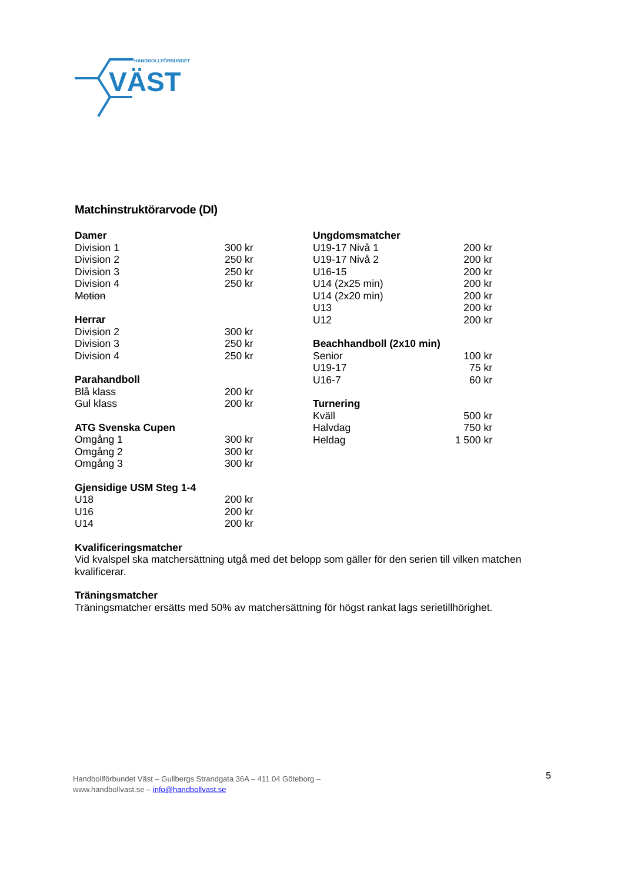HANDBOLLFÖRBUNDET
VÄST
Matchinstruktörarvode (DI)
| Damer | |
| --- | --- |
| Division 1 | 300 kr |
| Division 2 | 250 kr |
| Division 3 | 250 kr |
| Division 4 | 250 kr |
| Motion | |
| Herrar | |
| Division 2 | 300 kr |
| Division 3 | 250 kr |
| Division 4 | 250 kr |
| Parahandboll | |
| Blå klass | 200 kr |
| Gul klass | 200 kr |
| ATG Svenska Cupen | |
| Omgång 1 | 300 kr |
| Omgång 2 | 300 kr |
| Omgång 3 | 300 kr |
| Gjensidige USM Steg 1-4 | |
| U18 | 200 kr |
| U16 | 200 kr |
| U14 | 200 kr |
| Ungdomsmatcher | |
| --- | --- |
| U19-17 Nivå 1 | 200 kr |
| U19-17 Nivå 2 | 200 kr |
| U16-15 | 200 kr |
| U14 (2x25 min) | 200 kr |
| U14 (2x20 min) | 200 kr |
| U13 | 200 kr |
| U12 | 200 kr |
| Beachhandboll (2x10 min) | |
| Senior | 100 kr |
| U19-17 | 75 kr |
| U16-7 | 60 kr |
| Turnering | |
| Kväll | 500 kr |
| Halvdag | 750 kr |
| Heldag | 1 500 kr |
Kvalificeringsmatcher
Vid kvalspel ska matchersättning utgå med det belopp som gäller för den serien till vilken matchen kvalificerar.
Träningsmatcher
Träningsmatcher ersätts med 50% av matchersättning för högst rankat lags serietillhörighet.
Handbollförbundet Väst – Gullbergs Strandgata 36A – 411 04 Göteborg –
www.handbollvast.se – info@handbollvast.se
5